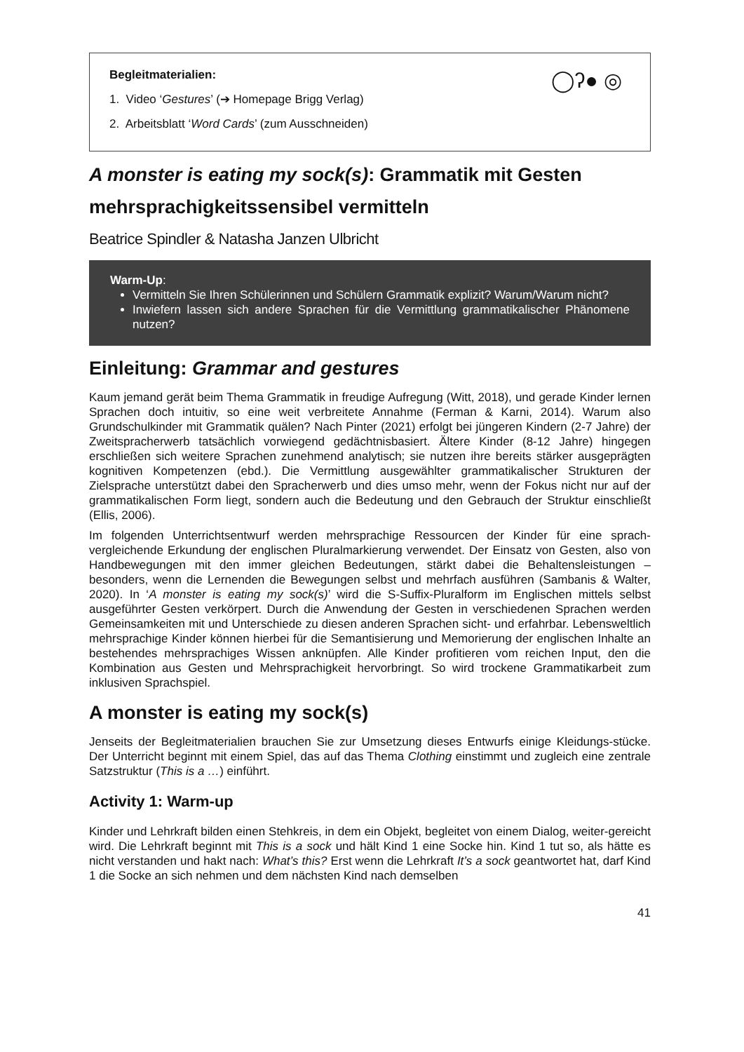Begleitmaterialien:
1. Video ‘Gestures’ (➔ Homepage Brigg Verlag)
2. Arbeitsblatt ‘Word Cards’ (zum Ausschneiden)
◯ʔ● ◎
A monster is eating my sock(s): Grammatik mit Gesten mehrsprachigkeitssensibel vermitteln
Beatrice Spindler & Natasha Janzen Ulbricht
Warm-Up:
Vermitteln Sie Ihren Schülerinnen und Schülern Grammatik explizit? Warum/Warum nicht?
Inwiefern lassen sich andere Sprachen für die Vermittlung grammatikalischer Phänomene nutzen?
Einleitung: Grammar and gestures
Kaum jemand gerät beim Thema Grammatik in freudige Aufregung (Witt, 2018), und gerade Kinder lernen Sprachen doch intuitiv, so eine weit verbreitete Annahme (Ferman & Karni, 2014). Warum also Grundschulkinder mit Grammatik quälen? Nach Pinter (2021) erfolgt bei jüngeren Kindern (2-7 Jahre) der Zweitspracherwerb tatsächlich vorwiegend gedächtnisbasiert. Ältere Kinder (8-12 Jahre) hingegen erschließen sich weitere Sprachen zunehmend analytisch; sie nutzen ihre bereits stärker ausgeprägten kognitiven Kompetenzen (ebd.). Die Vermittlung ausgewählter grammatikalischer Strukturen der Zielsprache unterstützt dabei den Spracherwerb und dies umso mehr, wenn der Fokus nicht nur auf der grammatikalischen Form liegt, sondern auch die Bedeutung und den Gebrauch der Struktur einschließt (Ellis, 2006).
Im folgenden Unterrichtsentwurf werden mehrsprachige Ressourcen der Kinder für eine sprach-vergleichende Erkundung der englischen Pluralmarkierung verwendet. Der Einsatz von Gesten, also von Handbewegungen mit den immer gleichen Bedeutungen, stärkt dabei die Behaltensleistungen – besonders, wenn die Lernenden die Bewegungen selbst und mehrfach ausführen (Sambanis & Walter, 2020). In ‘A monster is eating my sock(s)’ wird die S-Suffix-Pluralform im Englischen mittels selbst ausgeführter Gesten verkörpert. Durch die Anwendung der Gesten in verschiedenen Sprachen werden Gemeinsamkeiten mit und Unterschiede zu diesen anderen Sprachen sicht- und erfahrbar. Lebensweltlich mehrsprachige Kinder können hierbei für die Semantisierung und Memorierung der englischen Inhalte an bestehendes mehrsprachiges Wissen anknüpfen. Alle Kinder profitieren vom reichen Input, den die Kombination aus Gesten und Mehrsprachigkeit hervorbringt. So wird trockene Grammatikarbeit zum inklusiven Sprachspiel.
A monster is eating my sock(s)
Jenseits der Begleitmaterialien brauchen Sie zur Umsetzung dieses Entwurfs einige Kleidungs-stücke. Der Unterricht beginnt mit einem Spiel, das auf das Thema Clothing einstimmt und zugleich eine zentrale Satzstruktur (This is a …) einführt.
Activity 1: Warm-up
Kinder und Lehrkraft bilden einen Stehkreis, in dem ein Objekt, begleitet von einem Dialog, weiter-gereicht wird. Die Lehrkraft beginnt mit This is a sock und hält Kind 1 eine Socke hin. Kind 1 tut so, als hätte es nicht verstanden und hakt nach: What’s this? Erst wenn die Lehrkraft It’s a sock geantwortet hat, darf Kind 1 die Socke an sich nehmen und dem nächsten Kind nach demselben
41